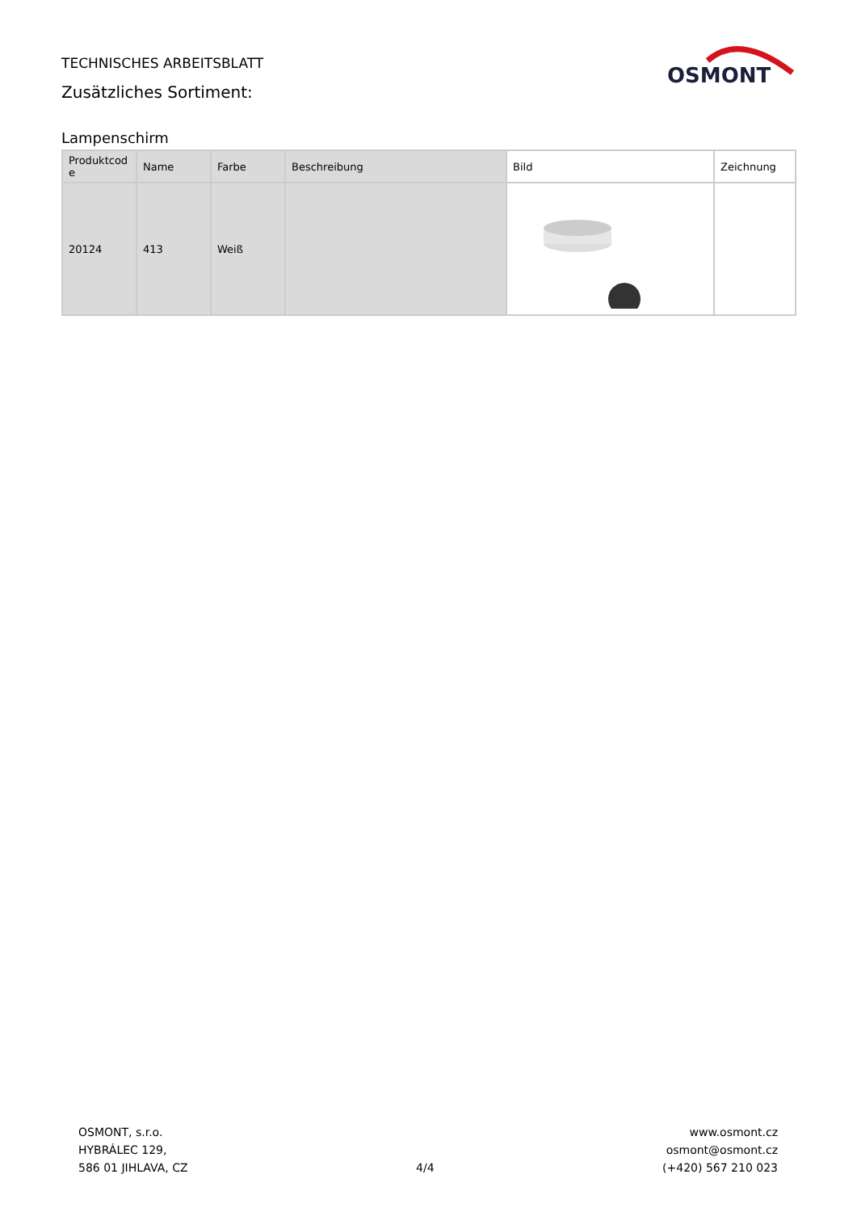TECHNISCHES ARBEITSBLATT
Zusätzliches Sortiment:
OSMONT
Lampenschirm
| Produktcod e | Name | Farbe | Beschreibung | Bild | Zeichnung |
| --- | --- | --- | --- | --- | --- |
| 20124 | 413 | Weiß | | | |
OSMONT, s.r.o.
HYBRÁLEC 129,
586 01 JIHLAVA, CZ
4/4
www.osmont.cz
osmont@osmont.cz
(+420) 567 210 023